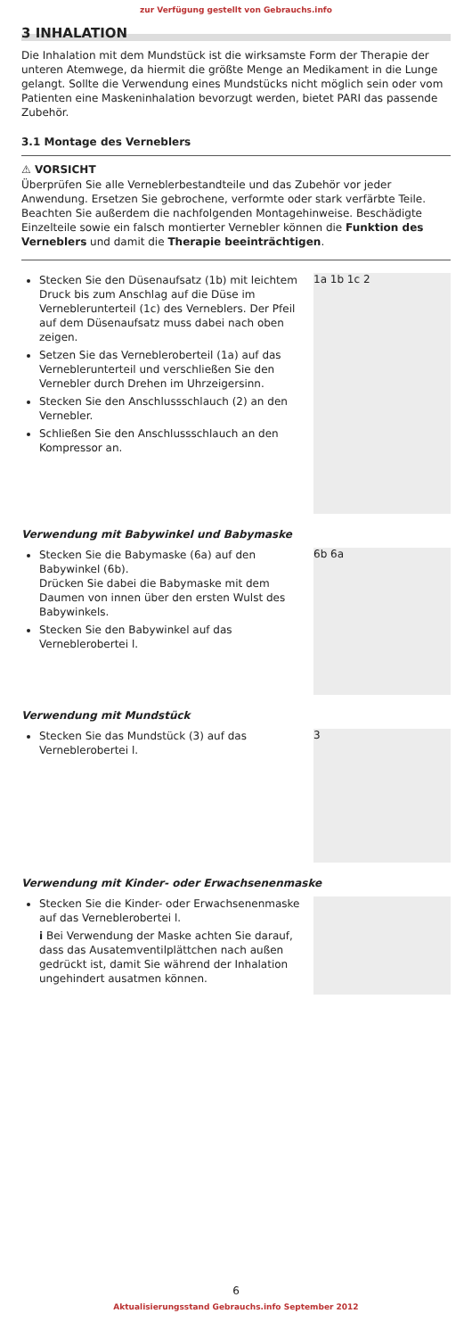zur Verfügung gestellt von Gebrauchs.info
3 INHALATION
Die Inhalation mit dem Mundstück ist die wirksamste Form der Therapie der unteren Atemwege, da hiermit die größte Menge an Medikament in die Lunge gelangt. Sollte die Verwendung eines Mundstücks nicht möglich sein oder vom Patienten eine Maskeninhalation bevorzugt werden, bietet PARI das passende Zubehör.
3.1 Montage des Verneblers
⚠ VORSICHT
Überprüfen Sie alle Verneblerbestandteile und das Zubehör vor jeder Anwendung. Ersetzen Sie gebrochene, verformte oder stark verfärbte Teile. Beachten Sie außerdem die nachfolgenden Montagehinweise. Beschädigte Einzelteile sowie ein falsch montierter Vernebler können die Funktion des Verneblers und damit die Therapie beeinträchtigen.
Stecken Sie den Düsenaufsatz (1b) mit leichtem Druck bis zum Anschlag auf die Düse im Verneblerunterteil (1c) des Verneblers. Der Pfeil auf dem Düsenaufsatz muss dabei nach oben zeigen.
Setzen Sie das Vernebleroberteil (1a) auf das Verneblerunterteil und verschließen Sie den Vernebler durch Drehen im Uhrzeigersinn.
Stecken Sie den Anschlussschlauch (2) an den Vernebler.
Schließen Sie den Anschlussschlauch an den Kompressor an.
1a 1b 1c 2
Verwendung mit Babywinkel und Babymaske
Stecken Sie die Babymaske (6a) auf den Babywinkel (6b).
Drücken Sie dabei die Babymaske mit dem Daumen von innen über den ersten Wulst des Babywinkels.
Stecken Sie den Babywinkel auf das Verneblerobertei l.
6b 6a
Verwendung mit Mundstück
Stecken Sie das Mundstück (3) auf das Verneblerobertei l.
3
Verwendung mit Kinder- oder Erwachsenenmaske
Stecken Sie die Kinder- oder Erwachsenenmaske auf das Verneblerobertei l.
i Bei Verwendung der Maske achten Sie darauf, dass das Ausatemventilplättchen nach außen gedrückt ist, damit Sie während der Inhalation ungehindert ausatmen können.
6
Aktualisierungsstand Gebrauchs.info September 2012